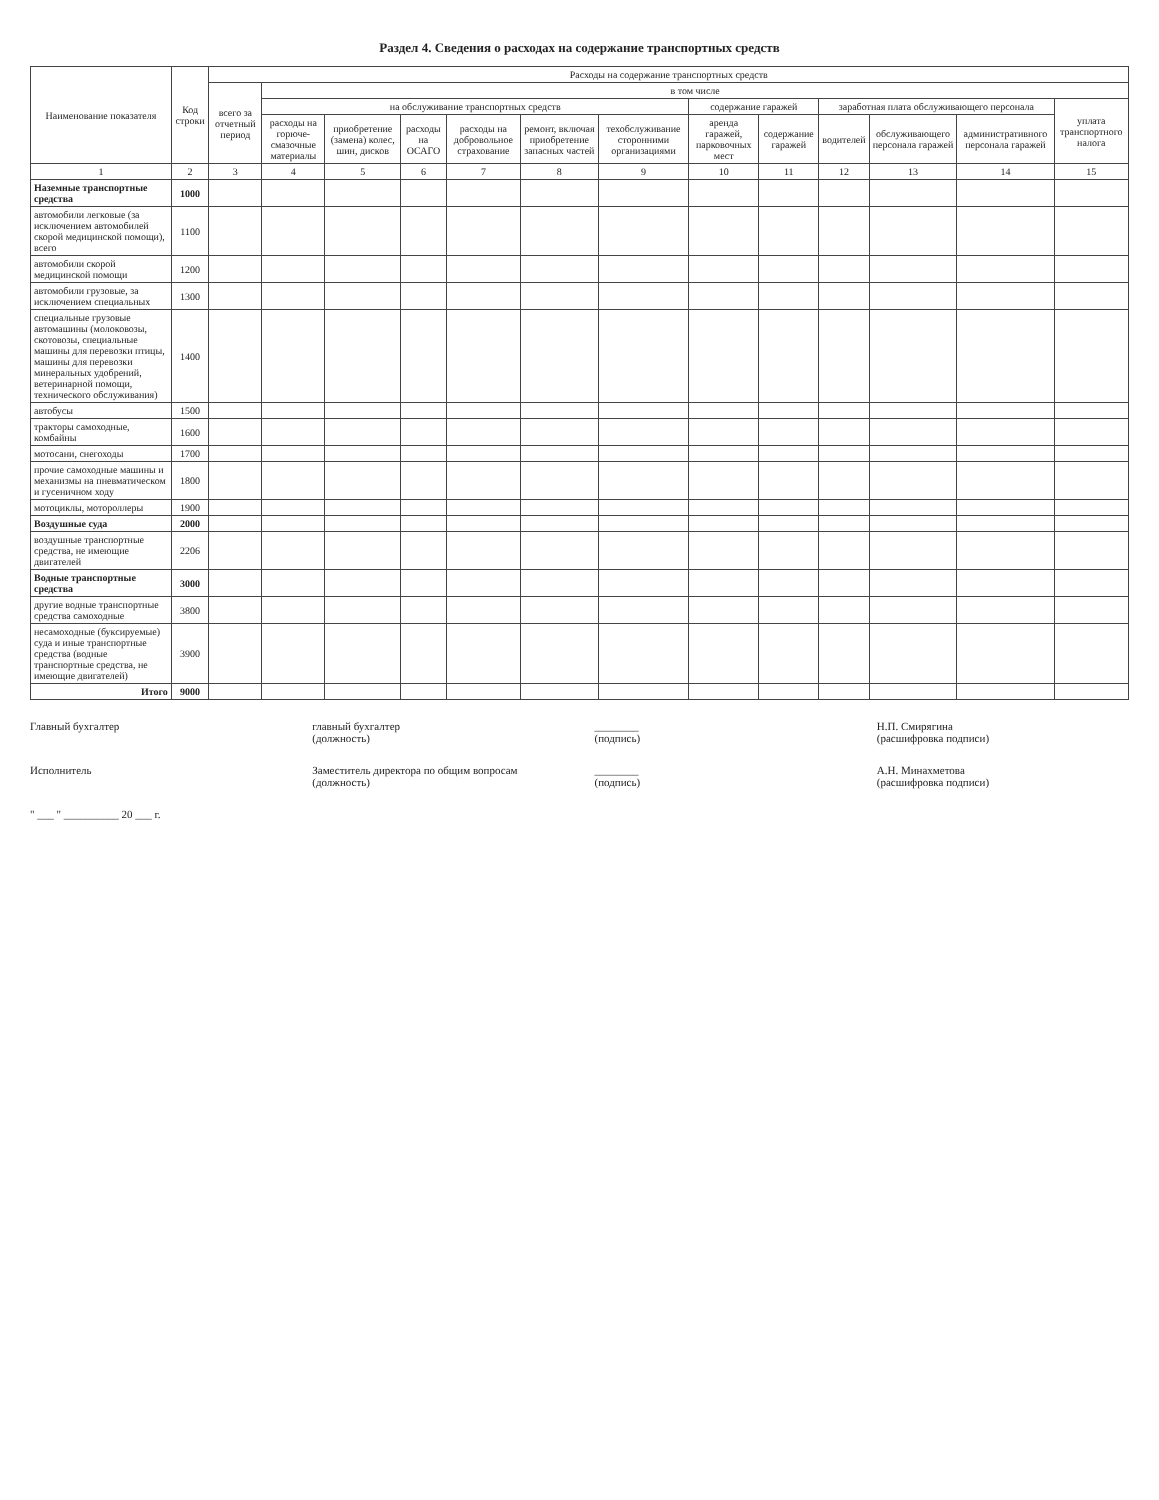Раздел 4. Сведения о расходах на содержание транспортных средств
| Наименование показателя | Код строки | Расходы на содержание транспортных средств | | | | | | | | | | | | |
| --- | --- | --- | --- | --- | --- | --- | --- | --- | --- | --- | --- | --- | --- | --- |
| | | всего за отчетный период | в том числе | | | | | | | | | | | |
| | | | на обслуживание транспортных средств | | | | | | содержание гаражей | | заработная плата обслуживающего персонала | | | уплата транспортного налога |
| | | | расходы на горюче-смазочные материалы | приобретение (замена) колес, шин, дисков | расходы на ОСАГО | расходы на добровольное страхование | ремонт, включая приобретение запасных частей | техобслуживание сторонними организациями | аренда гаражей, парковочных мест | содержание гаражей | водителей | обслуживающего персонала гаражей | административного персонала гаражей | |
| 1 | 2 | 3 | 4 | 5 | 6 | 7 | 8 | 9 | 10 | 11 | 12 | 13 | 14 | 15 |
| Наземные транспортные средства | 1000 | | | | | | | | | | | | | |
| автомобили легковые (за исключением автомобилей скорой медицинской помощи), всего | 1100 | | | | | | | | | | | | | |
| автомобили скорой медицинской помощи | 1200 | | | | | | | | | | | | | |
| автомобили грузовые, за исключением специальных | 1300 | | | | | | | | | | | | | |
| специальные грузовые автомашины (молоковозы, скотовозы, специальные машины для перевозки птицы, машины для перевозки минеральных удобрений, ветеринарной помощи, технического обслуживания) | 1400 | | | | | | | | | | | | | |
| автобусы | 1500 | | | | | | | | | | | | | |
| тракторы самоходные, комбайны | 1600 | | | | | | | | | | | | | |
| мотосани, снегоходы | 1700 | | | | | | | | | | | | | |
| прочие самоходные машины и механизмы на пневматическом и гусеничном ходу | 1800 | | | | | | | | | | | | | |
| мотоциклы, мотороллеры | 1900 | | | | | | | | | | | | | |
| Воздушные суда | 2000 | | | | | | | | | | | | | |
| воздушные транспортные средства, не имеющие двигателей | 2206 | | | | | | | | | | | | | |
| Водные транспортные средства | 3000 | | | | | | | | | | | | | |
| другие водные транспортные средства самоходные | 3800 | | | | | | | | | | | | | |
| несамоходные (буксируемые) суда и иные транспортные средства (водные транспортные средства, не имеющие двигателей) | 3900 | | | | | | | | | | | | | |
| Итого | 9000 | | | | | | | | | | | | | |
Главный бухгалтер главный бухгалтер
(должность)
________
(подпись)
Н.П. Смирягина
(расшифровка подписи)
Исполнитель Заместитель директора по общим вопросам
(должность)
________
(подпись)
А.Н. Минахметова
(расшифровка подписи)
" ___ " __________ 20 ___ г.